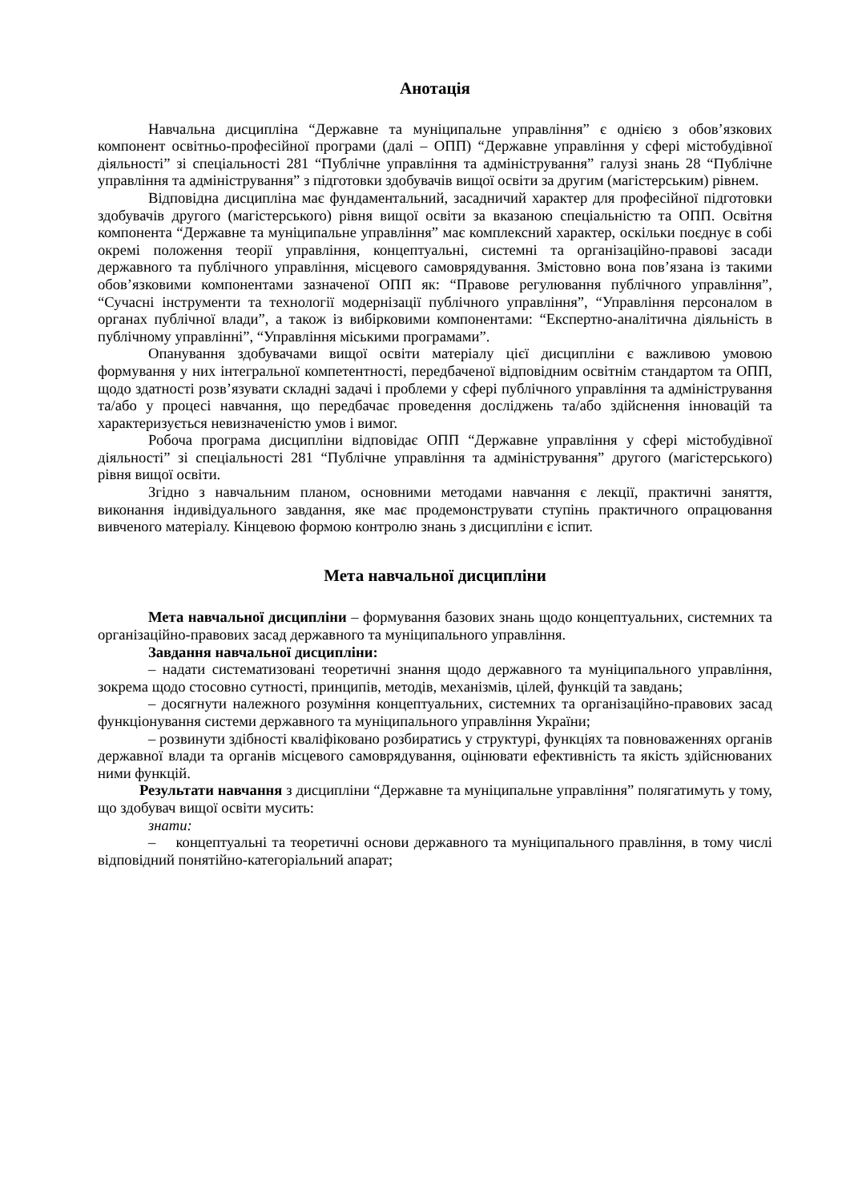Анотація
Навчальна дисципліна “Державне та муніципальне управління” є однією з обов’язкових компонент освітньо-професійної програми (далі – ОПП) “Державне управління у сфері містобудівної діяльності” зі спеціальності 281 “Публічне управління та адміністрування” галузі знань 28 “Публічне управління та адміністрування” з підготовки здобувачів вищої освіти за другим (магістерським) рівнем.
Відповідна дисципліна має фундаментальний, засадничий характер для професійної підготовки здобувачів другого (магістерського) рівня вищої освіти за вказаною спеціальністю та ОПП. Освітня компонента “Державне та муніципальне управління” має комплексний характер, оскільки поєднує в собі окремі положення теорії управління, концептуальні, системні та організаційно-правові засади державного та публічного управління, місцевого самоврядування. Змістовно вона пов’язана із такими обов’язковими компонентами зазначеної ОПП як: “Правове регулювання публічного управління”, “Сучасні інструменти та технології модернізації публічного управління”, “Управління персоналом в органах публічної влади”, а також із вибірковими компонентами: “Експертно-аналітична діяльність в публічному управлінні”, “Управління міськими програмами”.
Опанування здобувачами вищої освіти матеріалу цієї дисципліни є важливою умовою формування у них інтегральної компетентності, передбаченої відповідним освітнім стандартом та ОПП, щодо здатності розв’язувати складні задачі і проблеми у сфері публічного управління та адміністрування та/або у процесі навчання, що передбачає проведення досліджень та/або здійснення інновацій та характеризується невизначеністю умов і вимог.
Робоча програма дисципліни відповідає ОПП “Державне управління у сфері містобудівної діяльності” зі спеціальності 281 “Публічне управління та адміністрування” другого (магістерського) рівня вищої освіти.
Згідно з навчальним планом, основними методами навчання є лекції, практичні заняття, виконання індивідуального завдання, яке має продемонструвати ступінь практичного опрацювання вивченого матеріалу. Кінцевою формою контролю знань з дисципліни є іспит.
Мета навчальної дисципліни
Мета навчальної дисципліни – формування базових знань щодо концептуальних, системних та організаційно-правових засад державного та муніципального управління.
Завдання навчальної дисципліни:
– надати систематизовані теоретичні знання щодо державного та муніципального управління, зокрема щодо стосовно сутності, принципів, методів, механізмів, цілей, функцій та завдань;
– досягнути належного розуміння концептуальних, системних та організаційно-правових засад функціонування системи державного та муніципального управління України;
– розвинути здібності кваліфіковано розбиратись у структурі, функціях та повноваженнях органів державної влади та органів місцевого самоврядування, оцінювати ефективність та якість здійснюваних ними функцій.
Результати навчання з дисципліни “Державне та муніципальне управління” полягатимуть у тому, що здобувач вищої освіти мусить:
знати:
– концептуальні та теоретичні основи державного та муніципального правління, в тому числі відповідний понятійно-категоріальний апарат;